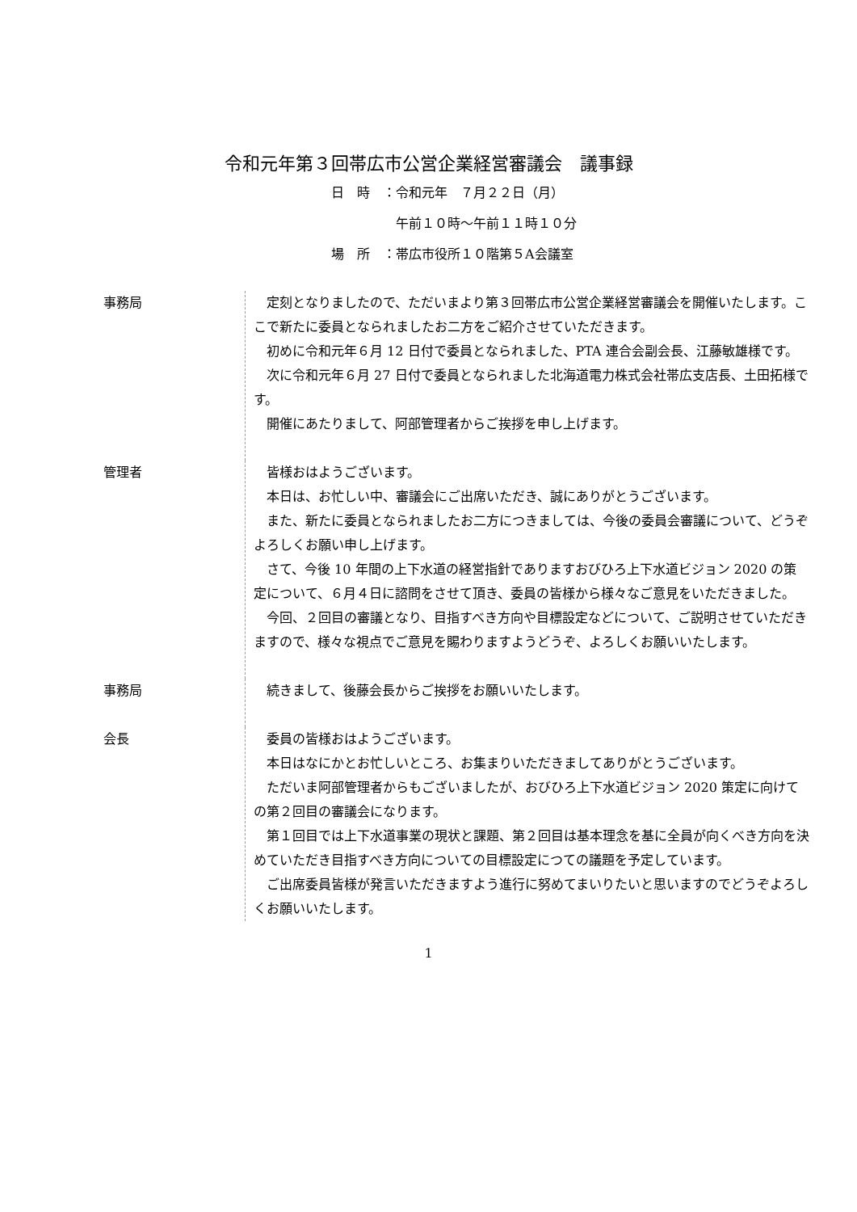令和元年第３回帯広市公営企業経営審議会　議事録
日　時　：令和元年　７月２２日（月）
　　　　　午前１０時～午前１１時１０分
場　所　：帯広市役所１０階第５A会議室
事務局 定刻となりましたので、ただいまより第３回帯広市公営企業経営審議会を開催いたします。ここで新たに委員となられましたお二方をご紹介させていただきます。
初めに令和元年６月 12 日付で委員となられました、PTA 連合会副会長、江藤敏雄様です。
次に令和元年６月 27 日付で委員となられました北海道電力株式会社帯広支店長、土田拓様です。
開催にあたりまして、阿部管理者からご挨拶を申し上げます。
管理者 皆様おはようございます。
本日は、お忙しい中、審議会にご出席いただき、誠にありがとうございます。
また、新たに委員となられましたお二方につきましては、今後の委員会審議について、どうぞよろしくお願い申し上げます。
さて、今後 10 年間の上下水道の経営指針でありますおびひろ上下水道ビジョン 2020 の策定について、６月４日に諮問をさせて頂き、委員の皆様から様々なご意見をいただきました。
今回、２回目の審議となり、目指すべき方向や目標設定などについて、ご説明させていただきますので、様々な視点でご意見を賜わりますようどうぞ、よろしくお願いいたします。
事務局 続きまして、後藤会長からご挨拶をお願いいたします。
会長 委員の皆様おはようございます。
本日はなにかとお忙しいところ、お集まりいただきましてありがとうございます。
ただいま阿部管理者からもございましたが、おびひろ上下水道ビジョン 2020 策定に向けての第２回目の審議会になります。
第１回目では上下水道事業の現状と課題、第２回目は基本理念を基に全員が向くべき方向を決めていただき目指すべき方向についての目標設定につての議題を予定しています。
ご出席委員皆様が発言いただきますよう進行に努めてまいりたいと思いますのでどうぞよろしくお願いいたします。
1